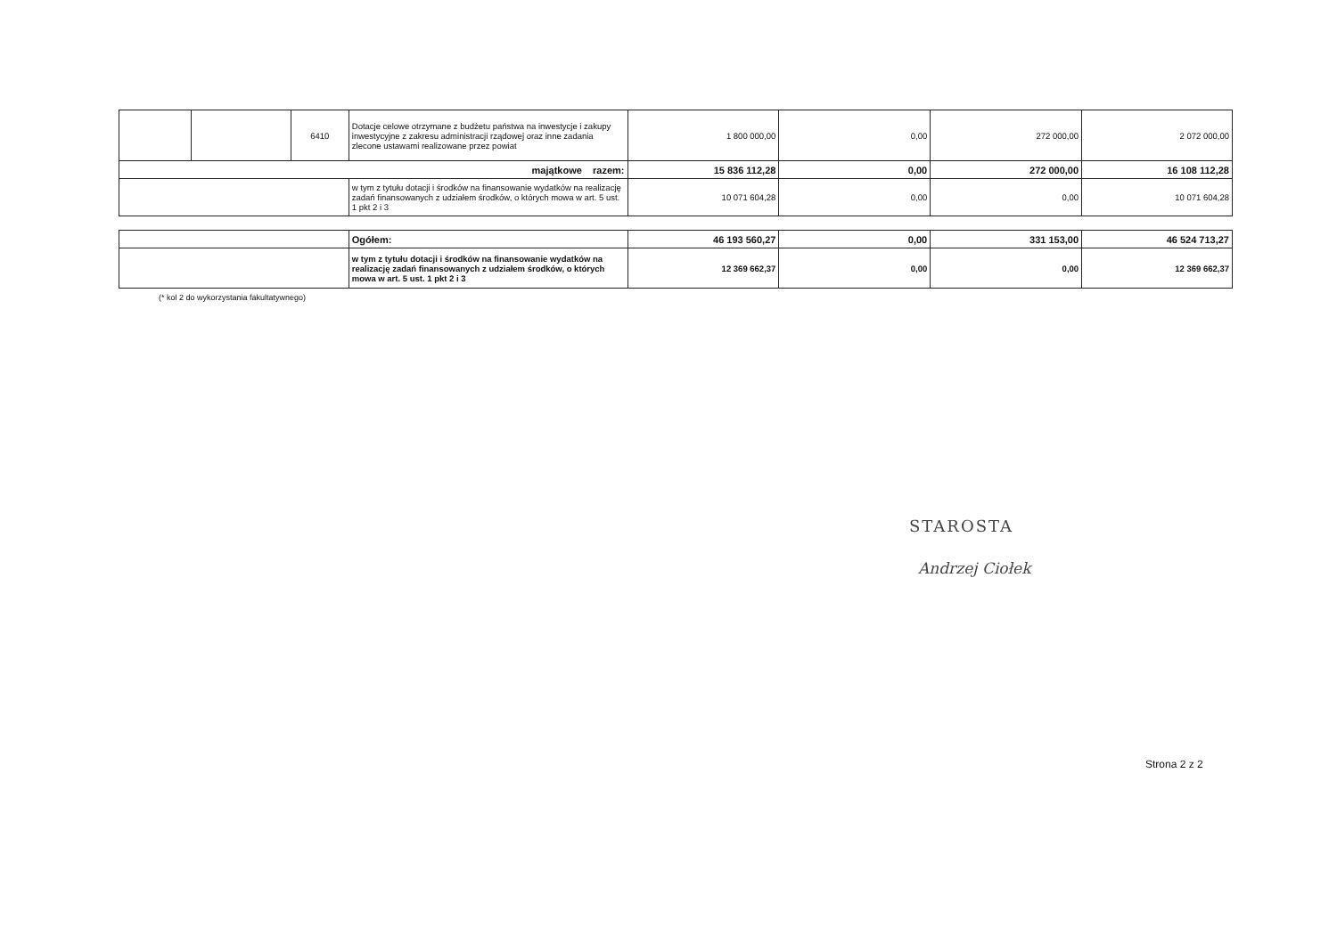| | | 6410 | Dotacje celowe otrzymane z budżetu państwa na inwestycje i zakupy inwestycyjne z zakresu administracji rządowej oraz inne zadania zlecone ustawami realizowane przez powiat | 1 800 000,00 | 0,00 | 272 000,00 | 2 072 000,00 |
| majątkowe razem: | | | | 15 836 112,28 | 0,00 | 272 000,00 | 16 108 112,28 |
| | | | w tym z tytułu dotacji i środków na finansowanie wydatków na realizację zadań finansowanych z udziałem środków, o których mowa w art. 5 ust. 1 pkt 2 i 3 | 10 071 604,28 | 0,00 | 0,00 | 10 071 604,28 |
| | Ogółem: | 46 193 560,27 | 0,00 | 331 153,00 | 46 524 713,27 |
| | w tym z tytułu dotacji i środków na finansowanie wydatków na realizację zadań finansowanych z udziałem środków, o których mowa w art. 5 ust. 1 pkt 2 i 3 | 12 369 662,37 | 0,00 | 0,00 | 12 369 662,37 |
(* kol 2 do wykorzystania fakultatywnego)
STAROSTA
Andrzej Ciołek
Strona 2 z 2